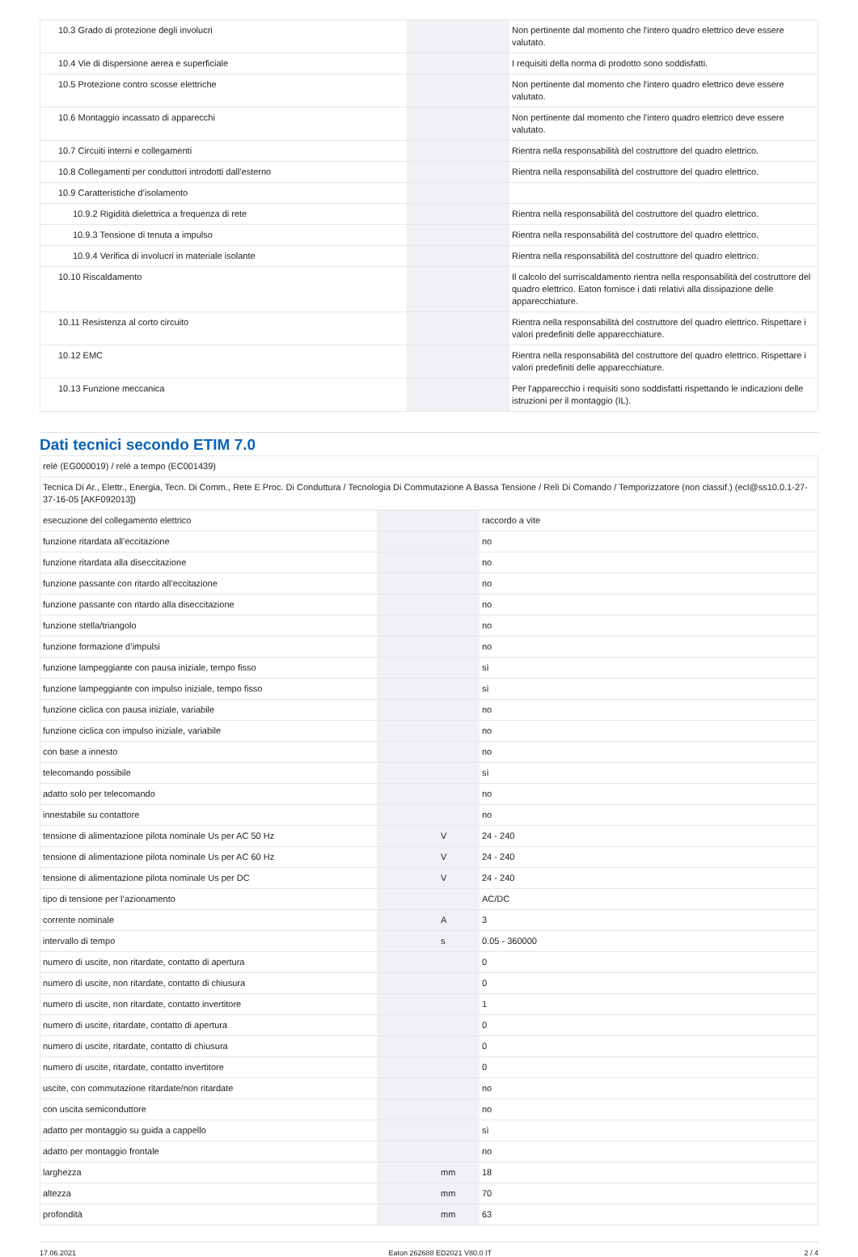| 10.3 Grado di protezione degli involucri | | | Non pertinente dal momento che l'intero quadro elettrico deve essere valutato. |
| 10.4 Vie di dispersione aerea e superficiale | | | I requisiti della norma di prodotto sono soddisfatti. |
| 10.5 Protezione contro scosse elettriche | | | Non pertinente dal momento che l'intero quadro elettrico deve essere valutato. |
| 10.6 Montaggio incassato di apparecchi | | | Non pertinente dal momento che l'intero quadro elettrico deve essere valutato. |
| 10.7 Circuiti interni e collegamenti | | | Rientra nella responsabilità del costruttore del quadro elettrico. |
| 10.8 Collegamenti per conduttori introdotti dall'esterno | | | Rientra nella responsabilità del costruttore del quadro elettrico. |
| 10.9 Caratteristiche d’isolamento | | | |
| 10.9.2 Rigidità dielettrica a frequenza di rete | | | Rientra nella responsabilità del costruttore del quadro elettrico. |
| 10.9.3 Tensione di tenuta a impulso | | | Rientra nella responsabilità del costruttore del quadro elettrico. |
| 10.9.4 Verifica di involucri in materiale isolante | | | Rientra nella responsabilità del costruttore del quadro elettrico. |
| 10.10 Riscaldamento | | | Il calcolo del surriscaldamento rientra nella responsabilità del costruttore del quadro elettrico. Eaton fornisce i dati relativi alla dissipazione delle apparecchiature. |
| 10.11 Resistenza al corto circuito | | | Rientra nella responsabilità del costruttore del quadro elettrico. Rispettare i valori predefiniti delle apparecchiature. |
| 10.12 EMC | | | Rientra nella responsabilità del costruttore del quadro elettrico. Rispettare i valori predefiniti delle apparecchiature. |
| 10.13 Funzione meccanica | | | Per l'apparecchio i requisiti sono soddisfatti rispettando le indicazioni delle istruzioni per il montaggio (IL). |
Dati tecnici secondo ETIM 7.0
| relè (EG000019) / relè a tempo (EC001439) | | | |
| Tecnica Di Ar., Elettr., Energia, Tecn. Di Comm., Rete E Proc. Di Conduttura / Tecnologia Di Commutazione A Bassa Tensione / Relì Di Comando / Temporizzatore (non classif.) (ecl@ss10.0.1-27-37-16-05 [AKF092013]) | | | |
| esecuzione del collegamento elettrico | | | raccordo a vite |
| funzione ritardata all’eccitazione | | | no |
| funzione ritardata alla diseccitazione | | | no |
| funzione passante con ritardo all’eccitazione | | | no |
| funzione passante con ritardo alla diseccitazione | | | no |
| funzione stella/triangolo | | | no |
| funzione formazione d’impulsi | | | no |
| funzione lampeggiante con pausa iniziale, tempo fisso | | | sì |
| funzione lampeggiante con impulso iniziale, tempo fisso | | | sì |
| funzione ciclica con pausa iniziale, variabile | | | no |
| funzione ciclica con impulso iniziale, variabile | | | no |
| con base a innesto | | | no |
| telecomando possibile | | | sì |
| adatto solo per telecomando | | | no |
| innestabile su contattore | | | no |
| tensione di alimentazione pilota nominale Us per AC 50 Hz | | V | 24 - 240 |
| tensione di alimentazione pilota nominale Us per AC 60 Hz | | V | 24 - 240 |
| tensione di alimentazione pilota nominale Us per DC | | V | 24 - 240 |
| tipo di tensione per l’azionamento | | | AC/DC |
| corrente nominale | | A | 3 |
| intervallo di tempo | | s | 0.05 - 360000 |
| numero di uscite, non ritardate, contatto di apertura | | | 0 |
| numero di uscite, non ritardate, contatto di chiusura | | | 0 |
| numero di uscite, non ritardate, contatto invertitore | | | 1 |
| numero di uscite, ritardate, contatto di apertura | | | 0 |
| numero di uscite, ritardate, contatto di chiusura | | | 0 |
| numero di uscite, ritardate, contatto invertitore | | | 0 |
| uscite, con commutazione ritardate/non ritardate | | | no |
| con uscita semiconduttore | | | no |
| adatto per montaggio su guida a cappello | | | sì |
| adatto per montaggio frontale | | | no |
| larghezza | | mm | 18 |
| altezza | | mm | 70 |
| profondità | | mm | 63 |
17.06.2021 Eaton 262688 ED2021 V80.0 IT 2 / 4